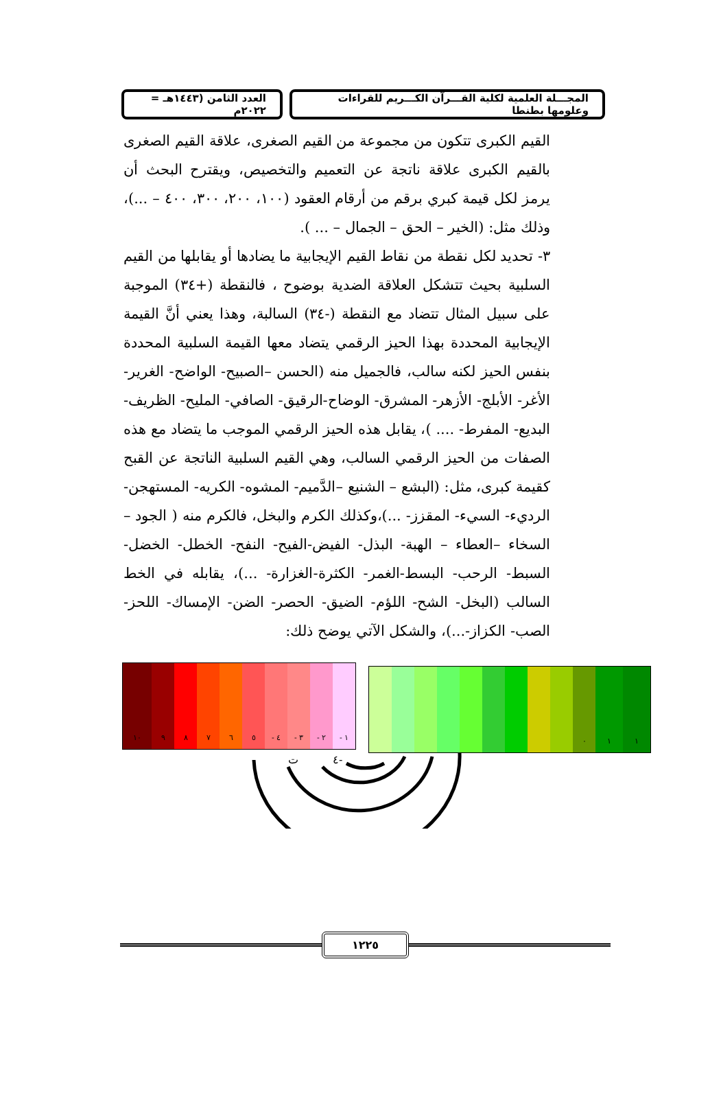المجـــلة العلمية لكلية القـــرآن الكـــريم للقراءات وعلومها بطنطا
العدد الثامن (١٤٤٣هـ = ٢٠٢٢م
القيم الكبرى تتكون من مجموعة من القيم الصغرى، علاقة القيم الصغرى بالقيم الكبرى علاقة ناتجة عن التعميم والتخصيص، ويقترح البحث أن يرمز لكل قيمة كبري برقم من أرقام العقود (١٠٠، ٢٠٠، ٣٠٠، ٤٠٠ – ...)، وذلك مثل: (الخير – الحق – الجمال – ... ).
٣- تحديد لكل نقطة من نقاط القيم الإيجابية ما يضادها أو يقابلها من القيم السلبية بحيث تتشكل العلاقة الضدية بوضوح ، فالنقطة (+٣٤) الموجبة على سبيل المثال تتضاد مع النقطة (-٣٤) السالبة، وهذا يعني أنَّ القيمة الإيجابية المحددة بهذا الحيز الرقمي يتضاد معها القيمة السلبية المحددة بنفس الحيز لكنه سالب، فالجميل منه (الحسن –الصبيح- الواضح- الغرير- الأغر- الأبلج- الأزهر- المشرق- الوضاح-الرقيق- الصافي- المليح- الظريف- البديع- المفرط- .... )، يقابل هذه الحيز الرقمي الموجب ما يتضاد مع هذه الصفات من الحيز الرقمي السالب، وهي القيم السلبية الناتجة عن القبح كقيمة كبرى، مثل: (البشع – الشنيع –الدَّميم- المشوه- الكريه- المستهجن- الرديء- السيء- المقزز- ...)،وكذلك الكرم والبخل، فالكرم منه ( الجود – السخاء –العطاء – الهبة- البذل- الفيض-الفيح- النفح- الخطل- الخضل-السبط- الرحب- البسط-الغمر- الكثرة-الغزارة- ...)، يقابله في الخط السالب (البخل- الشح- اللؤم- الضيق- الحصر- الضن- الإمساك- اللحز- الصب- الكزاز-...)، والشكل الآتي يوضح ذلك:
١٠ ٩ ٨ ٧ ٦ ٥ - ٤ - ٣ - ٢ - ١
٠ ١ ١
ت
٤-
١٢٢٥